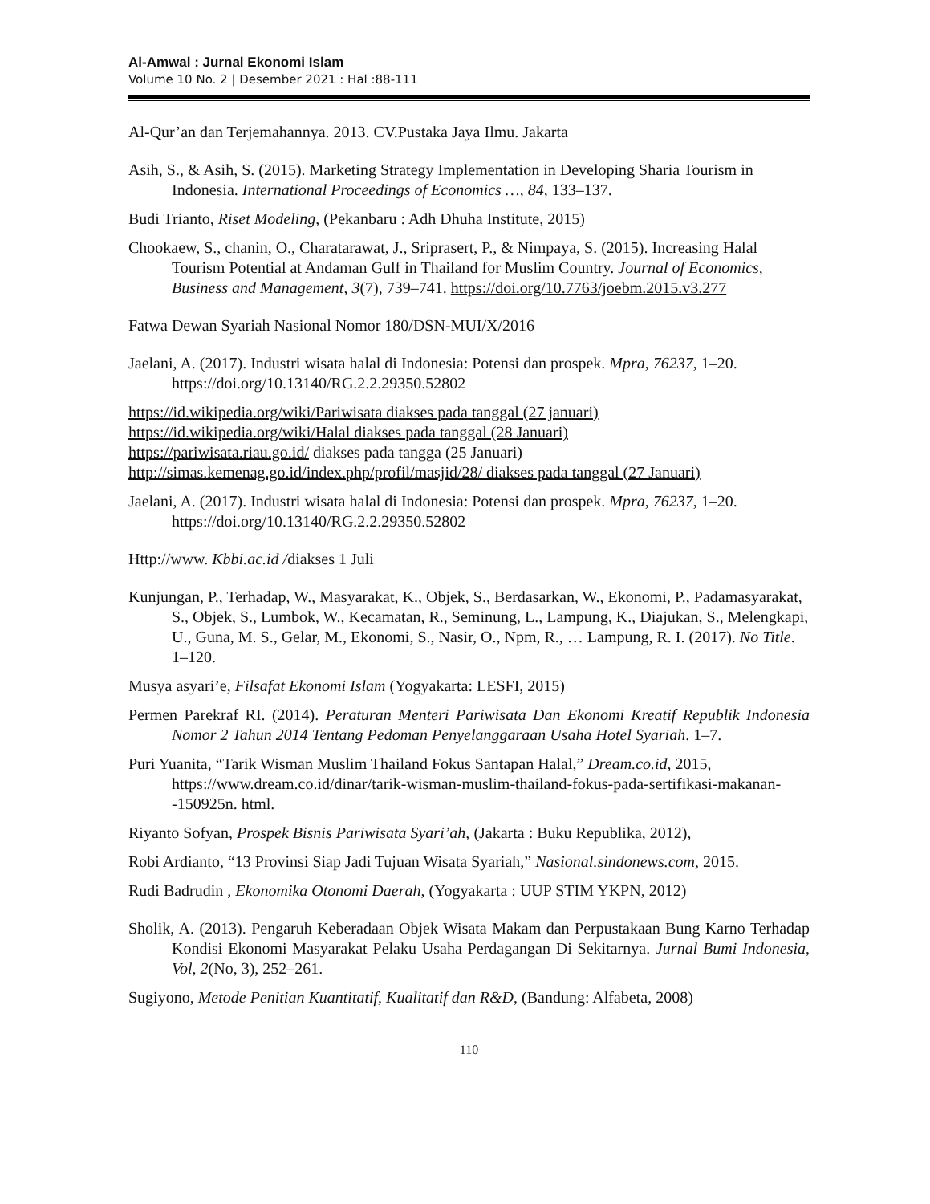Al-Amwal : Jurnal Ekonomi Islam
Volume 10 No. 2 | Desember 2021 : Hal :88-111
Al-Qur’an dan Terjemahannya. 2013. CV.Pustaka Jaya Ilmu. Jakarta
Asih, S., & Asih, S. (2015). Marketing Strategy Implementation in Developing Sharia Tourism in Indonesia. International Proceedings of Economics …, 84, 133–137.
Budi Trianto, Riset Modeling, (Pekanbaru : Adh Dhuha Institute, 2015)
Chookaew, S., chanin, O., Charatarawat, J., Sriprasert, P., & Nimpaya, S. (2015). Increasing Halal Tourism Potential at Andaman Gulf in Thailand for Muslim Country. Journal of Economics, Business and Management, 3(7), 739–741. https://doi.org/10.7763/joebm.2015.v3.277
Fatwa Dewan Syariah Nasional Nomor 180/DSN-MUI/X/2016
Jaelani, A. (2017). Industri wisata halal di Indonesia: Potensi dan prospek. Mpra, 76237, 1–20. https://doi.org/10.13140/RG.2.2.29350.52802
https://id.wikipedia.org/wiki/Pariwisata diakses pada tanggal (27 januari)
https://id.wikipedia.org/wiki/Halal diakses pada tanggal (28 Januari)
https://pariwisata.riau.go.id/ diakses pada tangga (25 Januari)
http://simas.kemenag.go.id/index.php/profil/masjid/28/ diakses pada tanggal (27 Januari)
Jaelani, A. (2017). Industri wisata halal di Indonesia: Potensi dan prospek. Mpra, 76237, 1–20. https://doi.org/10.13140/RG.2.2.29350.52802
Http://www. Kbbi.ac.id /diakses 1 Juli
Kunjungan, P., Terhadap, W., Masyarakat, K., Objek, S., Berdasarkan, W., Ekonomi, P., Padamasyarakat, S., Objek, S., Lumbok, W., Kecamatan, R., Seminung, L., Lampung, K., Diajukan, S., Melengkapi, U., Guna, M. S., Gelar, M., Ekonomi, S., Nasir, O., Npm, R., … Lampung, R. I. (2017). No Title. 1–120.
Musya asyari’e, Filsafat Ekonomi Islam (Yogyakarta: LESFI, 2015)
Permen Parekraf RI. (2014). Peraturan Menteri Pariwisata Dan Ekonomi Kreatif Republik Indonesia Nomor 2 Tahun 2014 Tentang Pedoman Penyelanggaraan Usaha Hotel Syariah. 1–7.
Puri Yuanita, “Tarik Wisman Muslim Thailand Fokus Santapan Halal,” Dream.co.id, 2015, https://www.dream.co.id/dinar/tarik-wisman-muslim-thailand-fokus-pada-sertifikasi-makanan--150925n. html.
Riyanto Sofyan, Prospek Bisnis Pariwisata Syari’ah, (Jakarta : Buku Republika, 2012),
Robi Ardianto, “13 Provinsi Siap Jadi Tujuan Wisata Syariah,” Nasional.sindonews.com, 2015.
Rudi Badrudin , Ekonomika Otonomi Daerah, (Yogyakarta : UUP STIM YKPN, 2012)
Sholik, A. (2013). Pengaruh Keberadaan Objek Wisata Makam dan Perpustakaan Bung Karno Terhadap Kondisi Ekonomi Masyarakat Pelaku Usaha Perdagangan Di Sekitarnya. Jurnal Bumi Indonesia, Vol, 2(No, 3), 252–261.
Sugiyono, Metode Penitian Kuantitatif, Kualitatif dan R&D, (Bandung: Alfabeta, 2008)
110